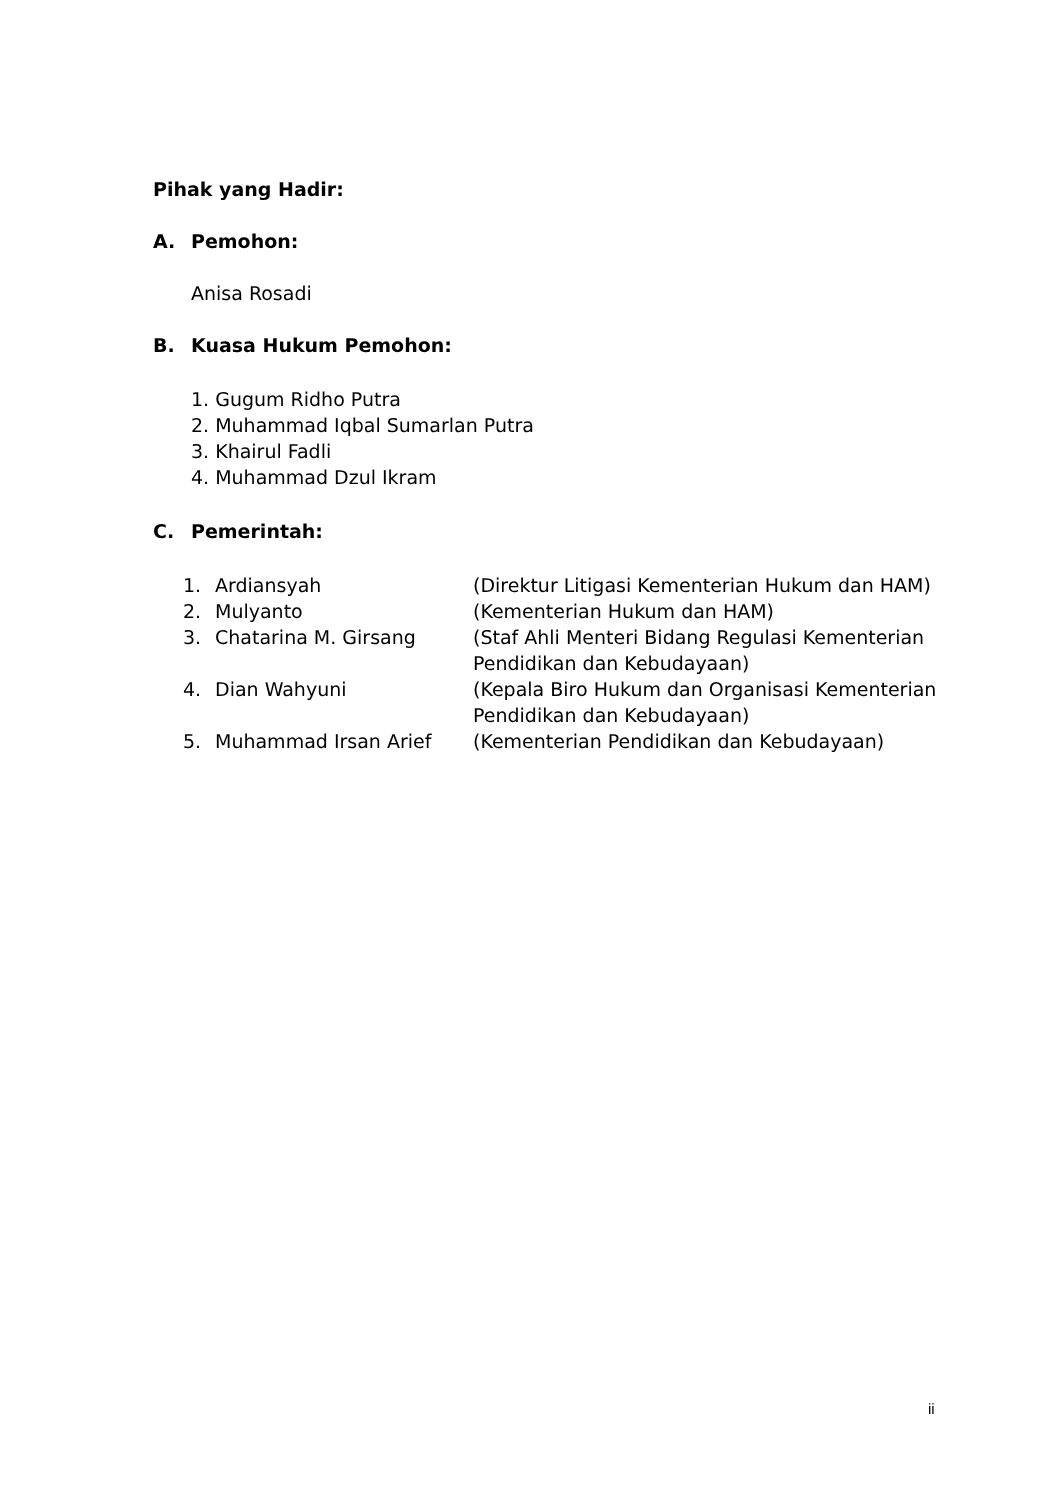Pihak yang Hadir:
A. Pemohon:
Anisa Rosadi
B. Kuasa Hukum Pemohon:
1. Gugum Ridho Putra
2. Muhammad Iqbal Sumarlan Putra
3. Khairul Fadli
4. Muhammad Dzul Ikram
C. Pemerintah:
| 1. | Ardiansyah | (Direktur Litigasi Kementerian Hukum dan HAM) |
| 2. | Mulyanto | (Kementerian Hukum dan HAM) |
| 3. | Chatarina M. Girsang | (Staf Ahli Menteri Bidang Regulasi Kementerian Pendidikan dan Kebudayaan) |
| 4. | Dian Wahyuni | (Kepala Biro Hukum dan Organisasi Kementerian Pendidikan dan Kebudayaan) |
| 5. | Muhammad Irsan Arief | (Kementerian Pendidikan dan Kebudayaan) |
ii